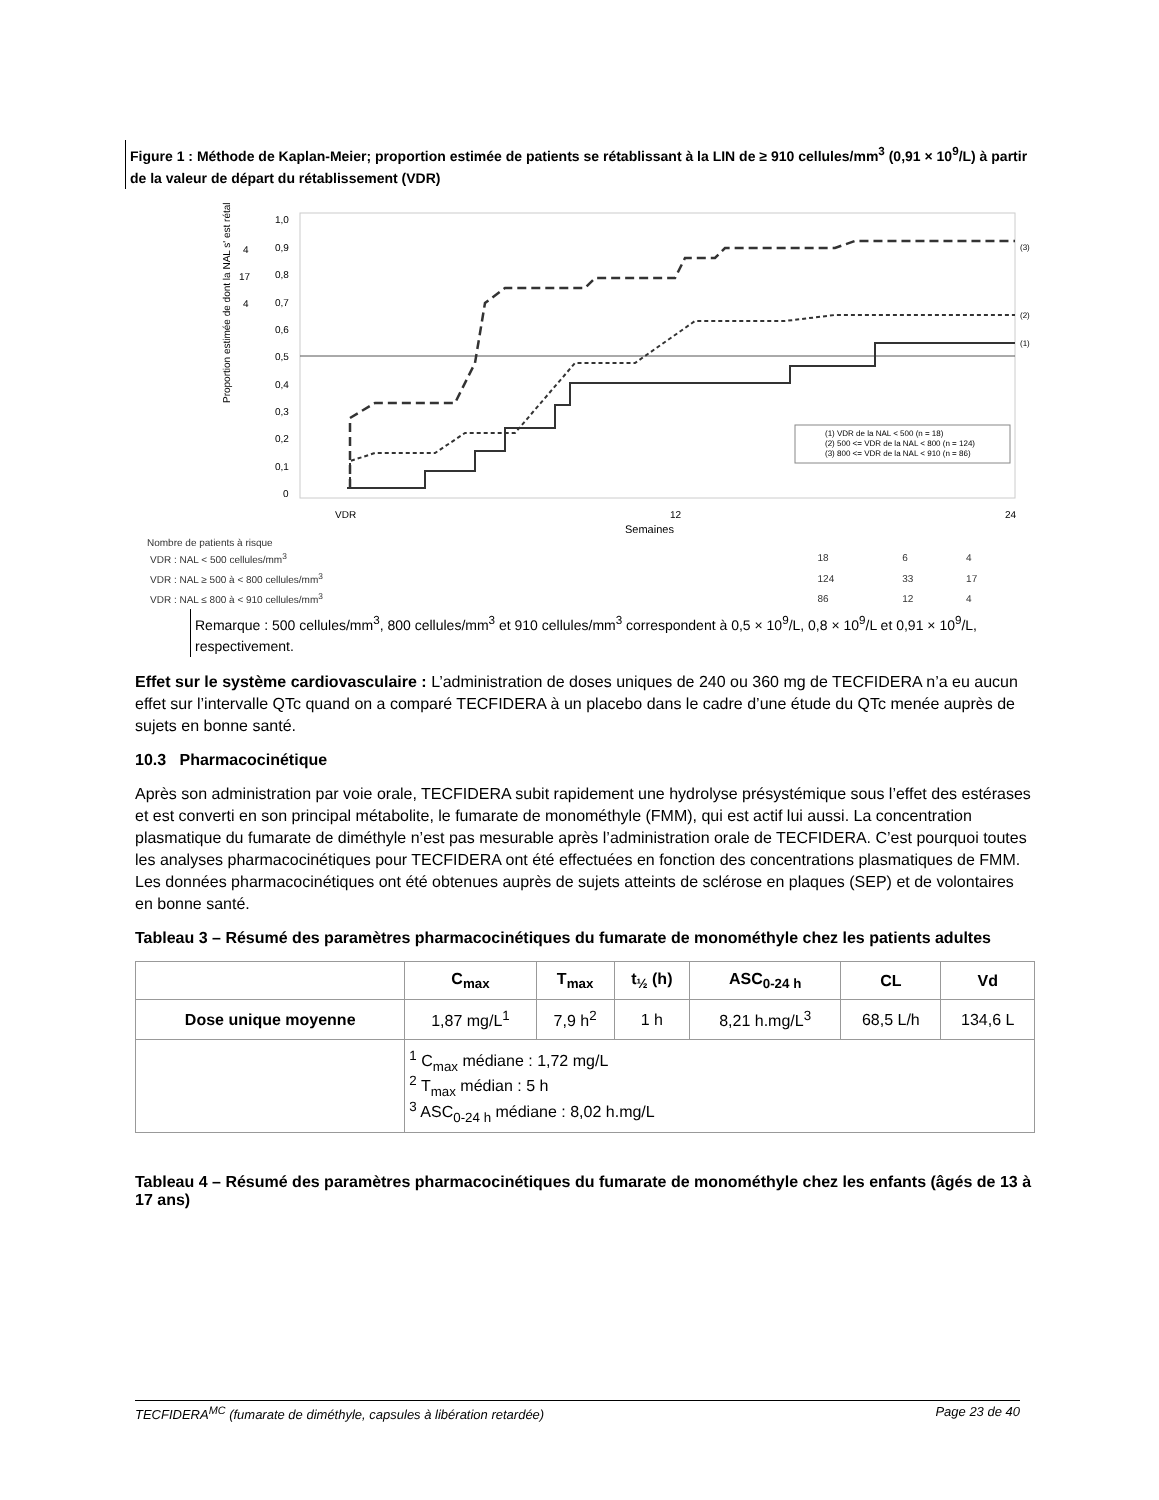Figure 1 : Méthode de Kaplan-Meier; proportion estimée de patients se rétablissant à la LIN de ≥ 910 cellules/mm<sup>3</sup> (0,91 × 10<sup>9</sup>/L) à partir de la valeur de départ du rétablissement (VDR)
1,0
0,9
0,8
0,7
0,6
0,5
0,4
0,3
0,2
0,1
0
4
17
4
Proportion estimée de dont la NAL s' est rétal
(1) VDR de la NAL < 500 (n = 18)
(2) 500 <= VDR de la NAL < 800 (n = 124)
(3) 800 <= VDR de la NAL < 910 (n = 86)
(3)
(2)
(1)
VDR
12
24
Semaines
Nombre de patients à risque
| VDR : NAL < 500 cellules/mm<sup>3</sup> | 18 | 6 | 4 |
| VDR : NAL ≥ 500 à < 800 cellules/mm<sup>3</sup> | 124 | 33 | 17 |
| VDR : NAL ≤ 800 à < 910 cellules/mm<sup>3</sup> | 86 | 12 | 4 |
Remarque : 500 cellules/mm<sup>3</sup>, 800 cellules/mm<sup>3</sup> et 910 cellules/mm<sup>3</sup> correspondent à 0,5 × 10<sup>9</sup>/L, 0,8 × 10<sup>9</sup>/L et 0,91 × 10<sup>9</sup>/L, respectivement.
Effet sur le système cardiovasculaire : L’administration de doses uniques de 240 ou 360 mg de TECFIDERA n’a eu aucun effet sur l’intervalle QTc quand on a comparé TECFIDERA à un placebo dans le cadre d’une étude du QTc menée auprès de sujets en bonne santé.
10.3 Pharmacocinétique
Après son administration par voie orale, TECFIDERA subit rapidement une hydrolyse présystémique sous l’effet des estérases et est converti en son principal métabolite, le fumarate de monométhyle (FMM), qui est actif lui aussi. La concentration plasmatique du fumarate de diméthyle n’est pas mesurable après l’administration orale de TECFIDERA. C’est pourquoi toutes les analyses pharmacocinétiques pour TECFIDERA ont été effectuées en fonction des concentrations plasmatiques de FMM. Les données pharmacocinétiques ont été obtenues auprès de sujets atteints de sclérose en plaques (SEP) et de volontaires en bonne santé.
Tableau 3 – Résumé des paramètres pharmacocinétiques du fumarate de monométhyle chez les patients adultes
| | C<sub>max</sub> | T<sub>max</sub> | t<sub>½</sub> (h) | ASC<sub>0-24 h</sub> | CL | Vd |
| --- | --- | --- | --- | --- | --- | --- |
| Dose unique moyenne | 1,87 mg/L<sup>1</sup> | 7,9 h<sup>2</sup> | 1 h | 8,21 h.mg/L<sup>3</sup> | 68,5 L/h | 134,6 L |
| | <sup>1</sup> C<sub>max</sub> médiane : 1,72 mg/L <sup>2</sup> T<sub>max</sub> médian : 5 h <sup>3</sup> ASC<sub>0-24 h</sub> médiane : 8,02 h.mg/L | | | | | |
Tableau 4 – Résumé des paramètres pharmacocinétiques du fumarate de monométhyle chez les enfants (âgés de 13 à 17 ans)
TECFIDERA<sup>MC</sup> (fumarate de diméthyle, capsules à libération retardée) Page 23 de 40